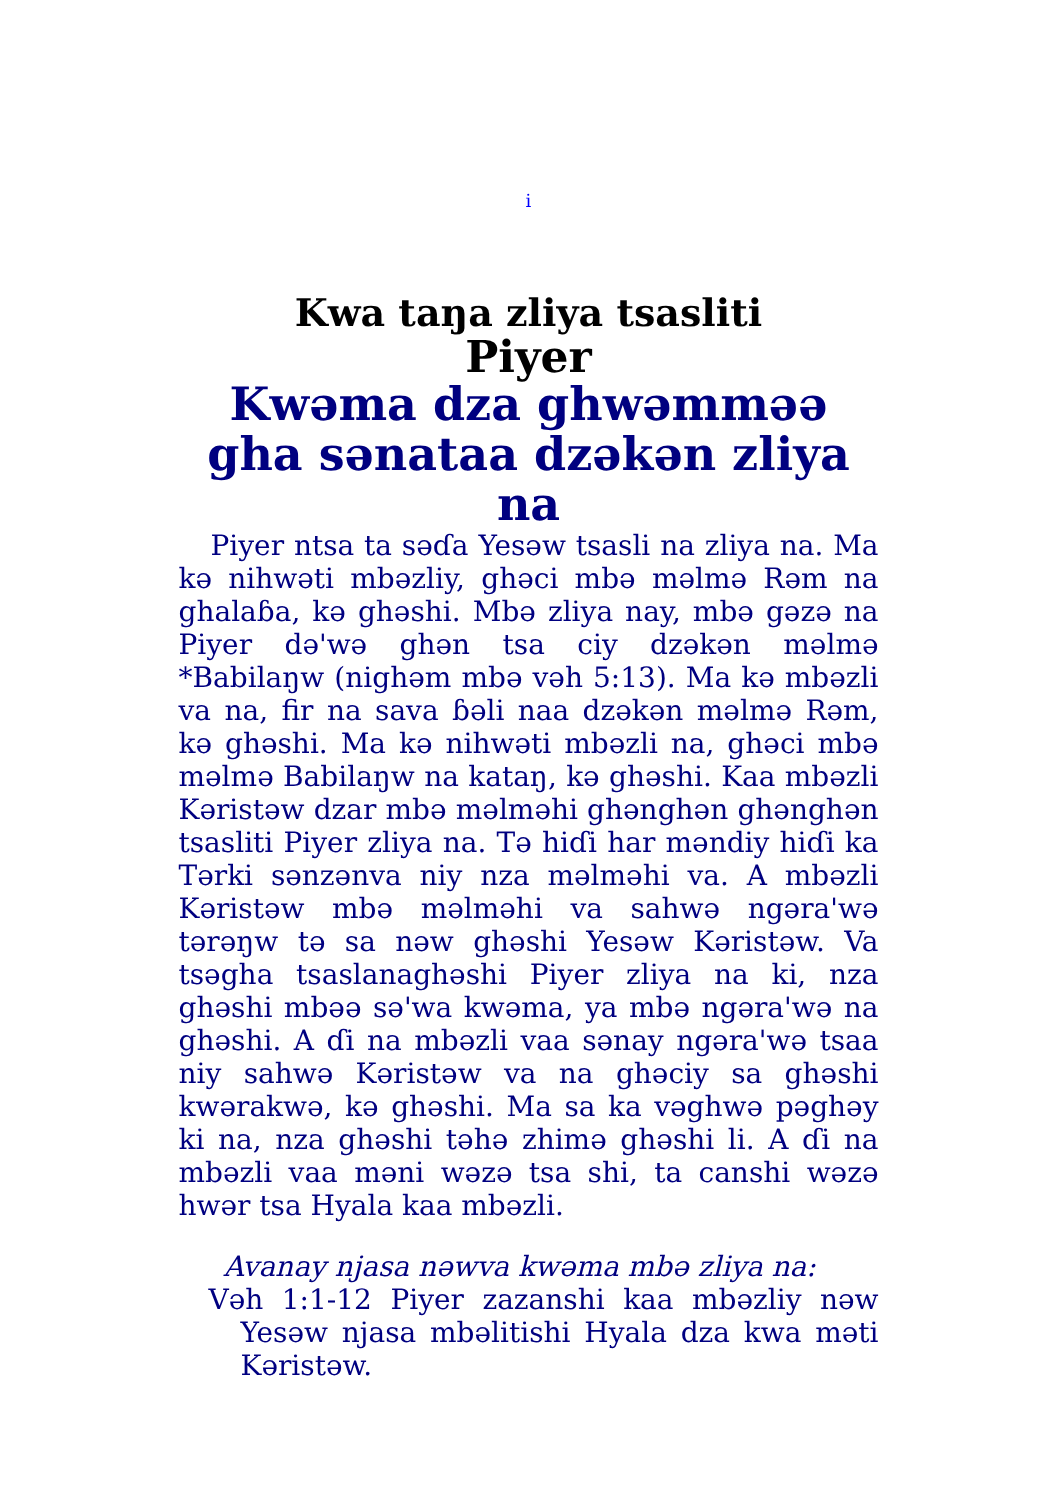i
Kwa taŋa zliya tsasliti
Piyer
Kwəma dza ghwəmməə gha sənataa dzəkən zliya na
Piyer ntsa ta səɗa Yesəw tsasli na zliya na. Ma kə nihwəti mbəzliy, ghəci mbə məlmə Rəm na ghalaɓa, kə ghəshi. Mbə zliya nay, mbə gəzə na Piyer də'wə ghən tsa ciy dzəkən məlmə *Babilaŋw (nighəm mbə vəh 5:13). Ma kə mbəzli va na, fir na sava ɓəli naa dzəkən məlmə Rəm, kə ghəshi. Ma kə nihwəti mbəzli na, ghəci mbə məlmə Babilaŋw na kataŋ, kə ghəshi. Kaa mbəzli Kəristəw dzar mbə məlməhi ghənghən ghənghən tsasliti Piyer zliya na. Tə hiɗi har məndiy hiɗi ka Tərki sənzənva niy nza məlməhi va. A mbəzli Kəristəw mbə məlməhi va sahwə ngəra'wə tərəŋw tə sa nəw ghəshi Yesəw Kəristəw. Va tsəgha tsaslanaghəshi Piyer zliya na ki, nza ghəshi mbəə sə'wa kwəma, ya mbə ngəra'wə na ghəshi. A ɗi na mbəzli vaa sənay ngəra'wə tsaa niy sahwə Kəristəw va na ghəciy sa ghəshi kwərakwə, kə ghəshi. Ma sa ka vəghwə pəghəy ki na, nza ghəshi təhə zhimə ghəshi li. A ɗi na mbəzli vaa məni wəzə tsa shi, ta canshi wəzə hwər tsa Hyala kaa mbəzli.
Avanay njasa nəwva kwəma mbə zliya na:
Vəh 1:1-12 Piyer zazanshi kaa mbəzliy nəw Yesəw njasa mbəlitishi Hyala dza kwa məti Kəristəw.